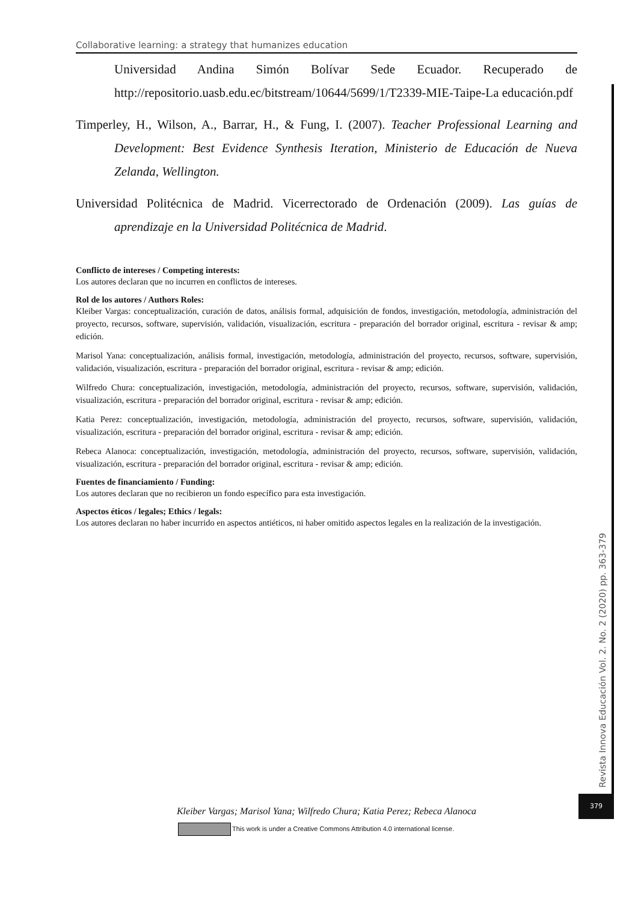Collaborative learning: a strategy that humanizes education
Universidad Andina Simón Bolívar Sede Ecuador. Recuperado de http://repositorio.uasb.edu.ec/bitstream/10644/5699/1/T2339-MIE-Taipe-La educación.pdf
Timperley, H., Wilson, A., Barrar, H., & Fung, I. (2007). Teacher Professional Learning and Development: Best Evidence Synthesis Iteration, Ministerio de Educación de Nueva Zelanda, Wellington.
Universidad Politécnica de Madrid. Vicerrectorado de Ordenación (2009). Las guías de aprendizaje en la Universidad Politécnica de Madrid.
Conflicto de intereses / Competing interests:
Los autores declaran que no incurren en conflictos de intereses.
Rol de los autores / Authors Roles:
Kleiber Vargas: conceptualización, curación de datos, análisis formal, adquisición de fondos, investigación, metodología, administración del proyecto, recursos, software, supervisión, validación, visualización, escritura - preparación del borrador original, escritura - revisar & amp; edición.
Marisol Yana: conceptualización, análisis formal, investigación, metodología, administración del proyecto, recursos, software, supervisión, validación, visualización, escritura - preparación del borrador original, escritura - revisar & amp; edición.
Wilfredo Chura: conceptualización, investigación, metodología, administración del proyecto, recursos, software, supervisión, validación, visualización, escritura - preparación del borrador original, escritura - revisar & amp; edición.
Katia Perez: conceptualización, investigación, metodología, administración del proyecto, recursos, software, supervisión, validación, visualización, escritura - preparación del borrador original, escritura - revisar & amp; edición.
Rebeca Alanoca: conceptualización, investigación, metodología, administración del proyecto, recursos, software, supervisión, validación, visualización, escritura - preparación del borrador original, escritura - revisar & amp; edición.
Fuentes de financiamiento / Funding:
Los autores declaran que no recibieron un fondo específico para esta investigación.
Aspectos éticos / legales; Ethics / legals:
Los autores declaran no haber incurrido en aspectos antiéticos, ni haber omitido aspectos legales en la realización de la investigación.
Revista Innova Educación Vol. 2. No. 2 (2020) pp. 363-379
379
Kleiber Vargas; Marisol Yana; Wilfredo Chura; Katia Perez; Rebeca Alanoca
This work is under a Creative Commons Attribution 4.0 international license.